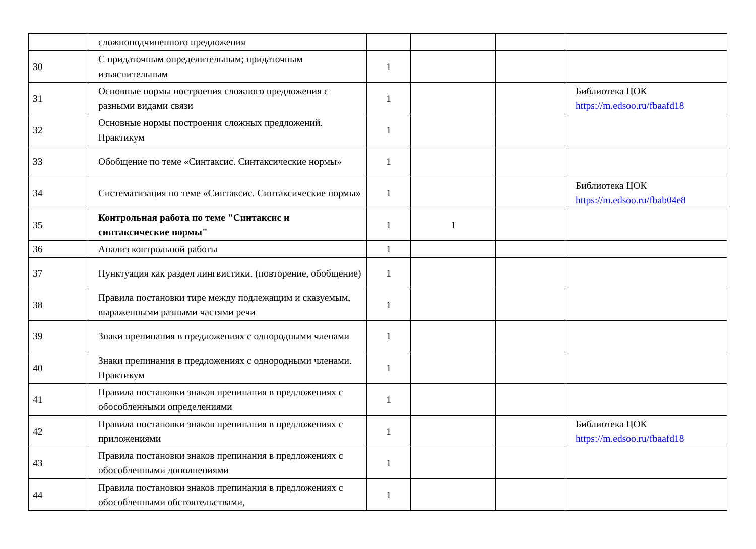| | сложноподчиненного предложения | | | | |
| 30 | С придаточным определительным; придаточным изъяснительным | 1 | | | |
| 31 | Основные нормы построения сложного предложения с разными видами связи | 1 | | | Библиотека ЦОК https://m.edsoo.ru/fbaafd18 |
| 32 | Основные нормы построения сложных предложений. Практикум | 1 | | | |
| 33 | Обобщение по теме «Синтаксис. Синтаксические нормы» | 1 | | | |
| 34 | Систематизация по теме «Синтаксис. Синтаксические нормы» | 1 | | | Библиотека ЦОК https://m.edsoo.ru/fbab04e8 |
| 35 | Контрольная работа по теме "Синтаксис и синтаксические нормы" | 1 | 1 | | |
| 36 | Анализ контрольной работы | 1 | | | |
| 37 | Пунктуация как раздел лингвистики. (повторение, обобщение) | 1 | | | |
| 38 | Правила постановки тире между подлежащим и сказуемым, выраженными разными частями речи | 1 | | | |
| 39 | Знаки препинания в предложениях с однородными членами | 1 | | | |
| 40 | Знаки препинания в предложениях с однородными членами. Практикум | 1 | | | |
| 41 | Правила постановки знаков препинания в предложениях с обособленными определениями | 1 | | | |
| 42 | Правила постановки знаков препинания в предложениях с приложениями | 1 | | | Библиотека ЦОК https://m.edsoo.ru/fbaafd18 |
| 43 | Правила постановки знаков препинания в предложениях с обособленными дополнениями | 1 | | | |
| 44 | Правила постановки знаков препинания в предложениях с обособленными обстоятельствами, | 1 | | | |